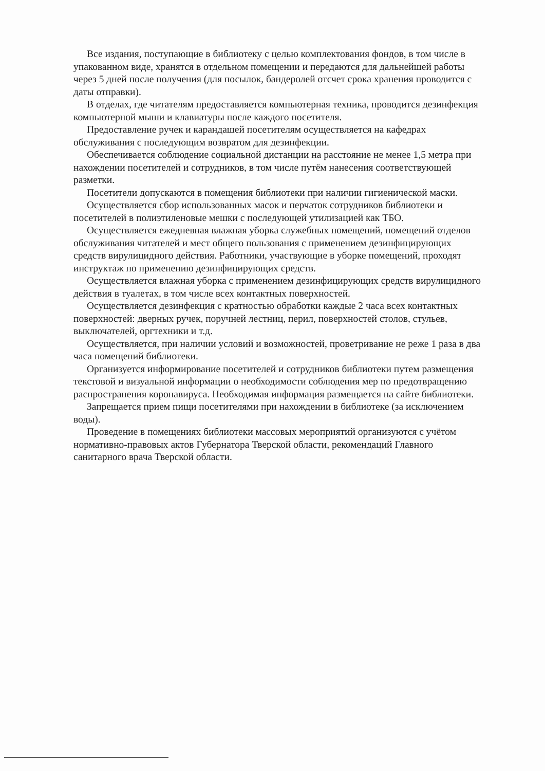Все издания, поступающие в библиотеку с целью комплектования фондов, в том числе в упакованном виде, хранятся в отдельном помещении и передаются для дальнейшей работы через 5 дней после получения (для посылок, бандеролей отсчет срока хранения проводится с даты отправки).
В отделах, где читателям предоставляется компьютерная техника, проводится дезинфекция компьютерной мыши и клавиатуры после каждого посетителя.
Предоставление ручек и карандашей посетителям осуществляется на кафедрах обслуживания с последующим возвратом для дезинфекции.
Обеспечивается соблюдение социальной дистанции на расстояние не менее 1,5 метра при нахождении посетителей и сотрудников, в том числе путём нанесения соответствующей разметки.
Посетители допускаются в помещения библиотеки при наличии гигиенической маски.
Осуществляется сбор использованных масок и перчаток сотрудников библиотеки и посетителей в полиэтиленовые мешки с последующей утилизацией как ТБО.
Осуществляется ежедневная влажная уборка служебных помещений, помещений отделов обслуживания читателей и мест общего пользования с применением дезинфицирующих средств вирулицидного действия. Работники, участвующие в уборке помещений, проходят инструктаж по применению дезинфицирующих средств.
Осуществляется влажная уборка с применением дезинфицирующих средств вирулицидного действия в туалетах, в том числе всех контактных поверхностей.
Осуществляется дезинфекция с кратностью обработки каждые 2 часа всех контактных поверхностей: дверных ручек, поручней лестниц, перил, поверхностей столов, стульев, выключателей, оргтехники и т.д.
Осуществляется, при наличии условий и возможностей, проветривание не реже 1 раза в два часа помещений библиотеки.
Организуется информирование посетителей и сотрудников библиотеки путем размещения текстовой и визуальной информации о необходимости соблюдения мер по предотвращению распространения коронавируса. Необходимая информация размещается на сайте библиотеки.
Запрещается прием пищи посетителями при нахождении в библиотеке (за исключением воды).
Проведение в помещениях библиотеки массовых мероприятий организуются с учётом нормативно-правовых актов Губернатора Тверской области, рекомендаций Главного санитарного врача Тверской области.